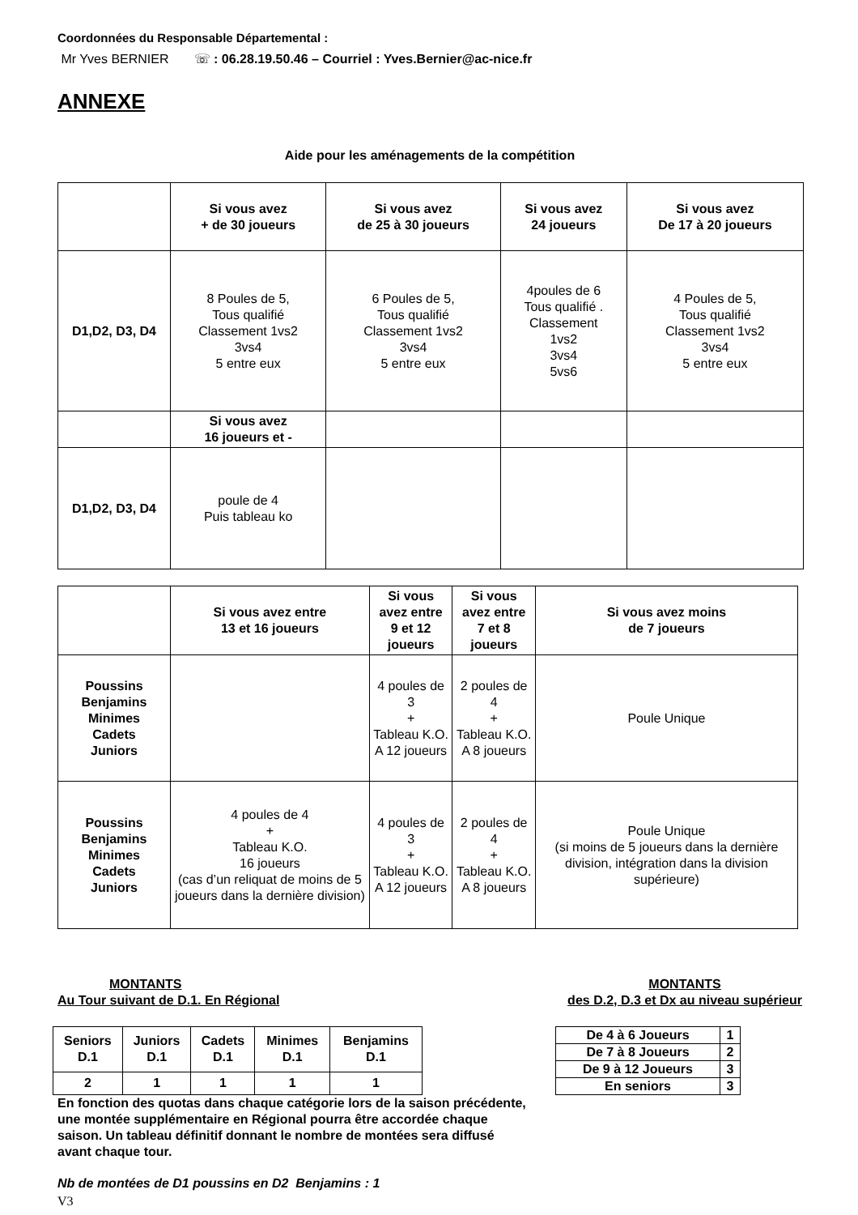Coordonnées du Responsable Départemental :
Mr Yves BERNIER ☏ : 06.28.19.50.46 – Courriel : Yves.Bernier@ac-nice.fr
ANNEXE
Aide pour les aménagements de la compétition
| | Si vous avez + de 30 joueurs | Si vous avez de 25 à 30 joueurs | Si vous avez 24 joueurs | Si vous avez De 17 à 20 joueurs |
| --- | --- | --- | --- | --- |
| D1,D2, D3, D4 | 8 Poules de 5, Tous qualifié Classement 1vs2 3vs4 5 entre eux | 6 Poules de 5, Tous qualifié Classement 1vs2 3vs4 5 entre eux | 4poules de 6 Tous qualifié . Classement 1vs2 3vs4 5vs6 | 4 Poules de 5, Tous qualifié Classement 1vs2 3vs4 5 entre eux |
| | Si vous avez 16 joueurs et - | | | |
| D1,D2, D3, D4 | poule de 4 Puis tableau ko | | | |
| | Si vous avez entre 13 et 16 joueurs | Si vous avez entre 9 et 12 joueurs | Si vous avez entre 7 et 8 joueurs | Si vous avez moins de 7 joueurs |
| --- | --- | --- | --- | --- |
| Poussins Benjamins Minimes Cadets Juniors | | 4 poules de 3 + Tableau K.O. A 12 joueurs | 2 poules de 4 + Tableau K.O. A 8 joueurs | Poule Unique |
| Poussins Benjamins Minimes Cadets Juniors | 4 poules de 4 + Tableau K.O. 16 joueurs (cas d’un reliquat de moins de 5 joueurs dans la dernière division) | 4 poules de 3 + Tableau K.O. A 12 joueurs | 2 poules de 4 + Tableau K.O. A 8 joueurs | Poule Unique (si moins de 5 joueurs dans la dernière division, intégration dans la division supérieure) |
MONTANTS
Au Tour suivant de D.1. En Régional
MONTANTS
des D.2, D.3 et Dx au niveau supérieur
| Seniors D.1 | Juniors D.1 | Cadets D.1 | Minimes D.1 | Benjamins D.1 |
| --- | --- | --- | --- | --- |
| 2 | 1 | 1 | 1 | 1 |
| De 4 à 6 Joueurs | 1 |
| De 7 à 8 Joueurs | 2 |
| De 9 à 12 Joueurs | 3 |
| En seniors | 3 |
En fonction des quotas dans chaque catégorie lors de la saison précédente, une montée supplémentaire en Régional pourra être accordée chaque saison. Un tableau définitif donnant le nombre de montées sera diffusé avant chaque tour.
Nb de montées de D1 poussins en D2 Benjamins : 1
V3